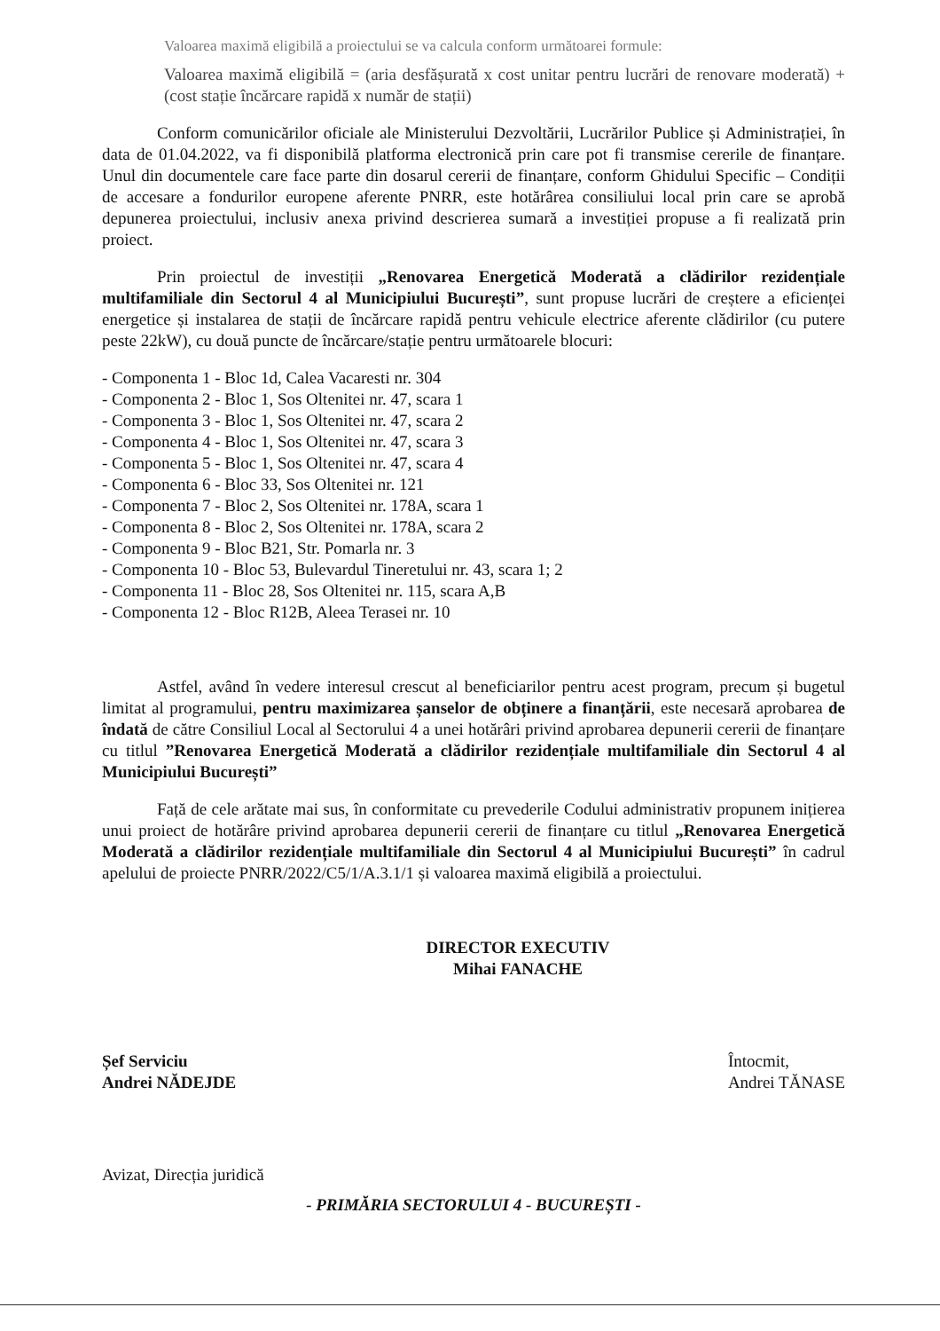Valoarea maximă eligibilă a proiectului se va calcula conform următoarei formule:
Valoarea maximă eligibilă = (aria desfășurată x cost unitar pentru lucrări de renovare moderată) + (cost stație încărcare rapidă x număr de stații)
Conform comunicărilor oficiale ale Ministerului Dezvoltării, Lucrărilor Publice și Administrației, în data de 01.04.2022, va fi disponibilă platforma electronică prin care pot fi transmise cererile de finanțare. Unul din documentele care face parte din dosarul cererii de finanțare, conform Ghidului Specific – Condiții de accesare a fondurilor europene aferente PNRR, este hotărârea consiliului local prin care se aprobă depunerea proiectului, inclusiv anexa privind descrierea sumară a investiției propuse a fi realizată prin proiect.
Prin proiectul de investiții „Renovarea Energetică Moderată a clădirilor rezidențiale multifamiliale din Sectorul 4 al Municipiului București”, sunt propuse lucrări de creștere a eficienței energetice și instalarea de stații de încărcare rapidă pentru vehicule electrice aferente clădirilor (cu putere peste 22kW), cu două puncte de încărcare/stație pentru următoarele blocuri:
- Componenta 1 - Bloc 1d, Calea Vacaresti nr. 304
- Componenta 2 - Bloc 1, Sos Oltenitei nr. 47, scara 1
- Componenta 3 - Bloc 1, Sos Oltenitei nr. 47, scara 2
- Componenta 4 - Bloc 1, Sos Oltenitei nr. 47, scara 3
- Componenta 5 - Bloc 1, Sos Oltenitei nr. 47, scara 4
- Componenta 6 - Bloc 33, Sos Oltenitei nr. 121
- Componenta 7 - Bloc 2, Sos Oltenitei nr. 178A, scara 1
- Componenta 8 - Bloc 2, Sos Oltenitei nr. 178A, scara 2
- Componenta 9 - Bloc B21, Str. Pomarla nr. 3
- Componenta 10 - Bloc 53, Bulevardul Tineretului nr. 43, scara 1; 2
- Componenta 11 - Bloc 28, Sos Oltenitei nr. 115, scara A,B
- Componenta 12 - Bloc R12B, Aleea Terasei nr. 10
Astfel, având în vedere interesul crescut al beneficiarilor pentru acest program, precum și bugetul limitat al programului, pentru maximizarea șanselor de obținere a finanțării, este necesară aprobarea de îndată de către Consiliul Local al Sectorului 4 a unei hotărâri privind aprobarea depunerii cererii de finanțare cu titlul ”Renovarea Energetică Moderată a clădirilor rezidențiale multifamiliale din Sectorul 4 al Municipiului București”
Față de cele arătate mai sus, în conformitate cu prevederile Codului administrativ propunem inițierea unui proiect de hotărâre privind aprobarea depunerii cererii de finanțare cu titlul „Renovarea Energetică Moderată a clădirilor rezidențiale multifamiliale din Sectorul 4 al Municipiului București” în cadrul apelului de proiecte PNRR/2022/C5/1/A.3.1/1 și valoarea maximă eligibilă a proiectului.
DIRECTOR EXECUTIV
Mihai FANACHE
Șef Serviciu
Andrei NĂDEJDE
Întocmit,
Andrei TĂNASE
Avizat, Direcția juridică
- PRIMĂRIA SECTORULUI 4 - BUCUREȘTI -